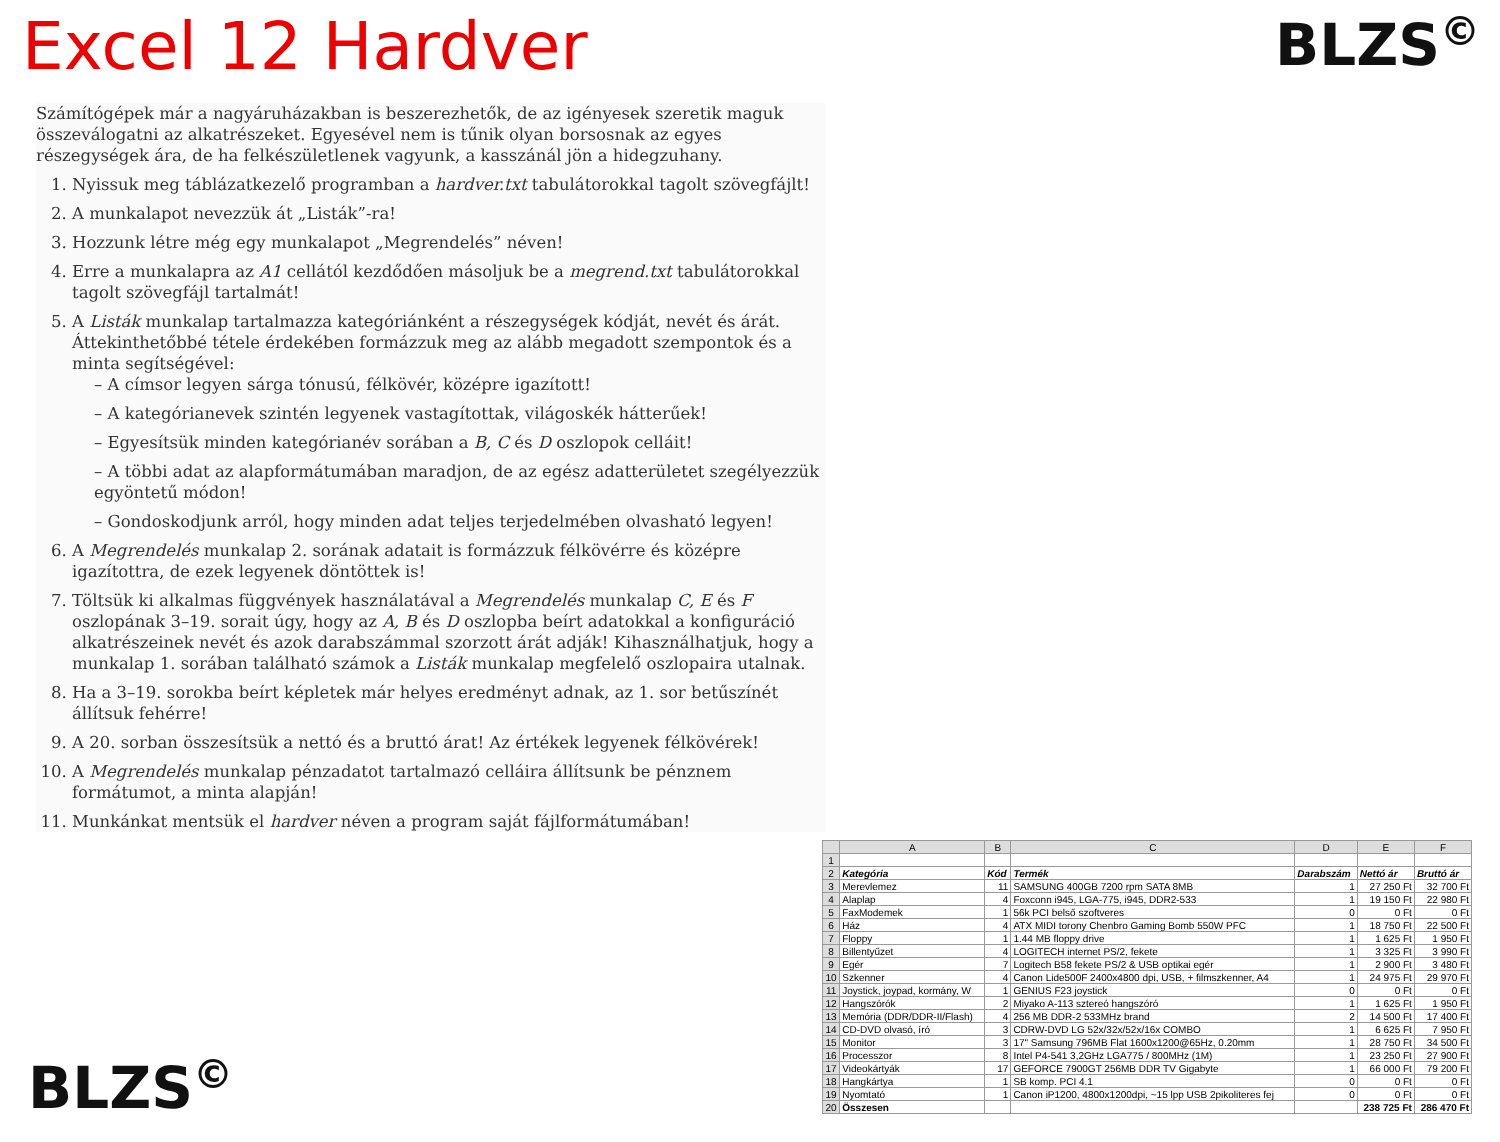Excel 12 Hardver BLZS<sup>©</sup>
Számítógépek már a nagyáruházakban is beszerezhetők, de az igényesek szeretik maguk összeválogatni az alkatrészeket. Egyesével nem is tűnik olyan borsosnak az egyes részegységek ára, de ha felkészületlenek vagyunk, a kasszánál jön a hidegzuhany.
1. Nyissuk meg táblázatkezelő programban a hardver.txt tabulátorokkal tagolt szövegfájlt!
2. A munkalapot nevezzük át „Listák”-ra!
3. Hozzunk létre még egy munkalapot „Megrendelés” néven!
4. Erre a munkalapra az A1 cellától kezdődően másoljuk be a megrend.txt tabulátorokkal tagolt szövegfájl tartalmát!
5. A Listák munkalap tartalmazza kategóriánként a részegységek kódját, nevét és árát. Áttekinthetőbbé tétele érdekében formázzuk meg az alább megadott szempontok és a minta segítségével:
– A címsor legyen sárga tónusú, félkövér, középre igazított!
– A kategórianevek szintén legyenek vastagítottak, világoskék hátterűek!
– Egyesítsük minden kategórianév sorában a B, C és D oszlopok celláit!
– A többi adat az alapformátumában maradjon, de az egész adatterületet szegélyezzük egyöntetű módon!
– Gondoskodjunk arról, hogy minden adat teljes terjedelmében olvasható legyen!
6. A Megrendelés munkalap 2. sorának adatait is formázzuk félkövérre és középre igazítottra, de ezek legyenek döntöttek is!
7. Töltsük ki alkalmas függvények használatával a Megrendelés munkalap C, E és F oszlopának 3–19. sorait úgy, hogy az A, B és D oszlopba beírt adatokkal a konfiguráció alkatrészeinek nevét és azok darabszámmal szorzott árát adják! Kihasználhatjuk, hogy a munkalap 1. sorában található számok a Listák munkalap megfelelő oszlopaira utalnak.
8. Ha a 3–19. sorokba beírt képletek már helyes eredményt adnak, az 1. sor betűszínét állítsuk fehérre!
9. A 20. sorban összesítsük a nettó és a bruttó árat! Az értékek legyenek félkövérek!
10. A Megrendelés munkalap pénzadatot tartalmazó celláira állítsunk be pénznem formátumot, a minta alapján!
11. Munkánkat mentsük el hardver néven a program saját fájlformátumában!
BLZS<sup>©</sup>
| | A | B | C | D | E | F |
| --- | --- | --- | --- | --- | --- | --- |
| 1 | | | | | | |
| 2 | Kategória | Kód | Termék | Darabszám | Nettó ár | Bruttó ár |
| 3 | Merevlemez | 11 | SAMSUNG 400GB 7200 rpm SATA 8MB | 1 | 27 250 Ft | 32 700 Ft |
| 4 | Alaplap | 4 | Foxconn i945, LGA-775, i945, DDR2-533 | 1 | 19 150 Ft | 22 980 Ft |
| 5 | FaxModemek | 1 | 56k PCI belső szoftveres | 0 | 0 Ft | 0 Ft |
| 6 | Ház | 4 | ATX MIDI torony Chenbro Gaming Bomb 550W PFC | 1 | 18 750 Ft | 22 500 Ft |
| 7 | Floppy | 1 | 1.44 MB floppy drive | 1 | 1 625 Ft | 1 950 Ft |
| 8 | Billentyűzet | 4 | LOGITECH internet PS/2, fekete | 1 | 3 325 Ft | 3 990 Ft |
| 9 | Egér | 7 | Logitech B58 fekete PS/2 & USB optikai egér | 1 | 2 900 Ft | 3 480 Ft |
| 10 | Szkenner | 4 | Canon Lide500F 2400x4800 dpi, USB, + filmszkenner, A4 | 1 | 24 975 Ft | 29 970 Ft |
| 11 | Joystick, joypad, kormány, W | 1 | GENIUS F23 joystick | 0 | 0 Ft | 0 Ft |
| 12 | Hangszórók | 2 | Miyako A-113 sztereó hangszóró | 1 | 1 625 Ft | 1 950 Ft |
| 13 | Memória (DDR/DDR-II/Flash) | 4 | 256 MB DDR-2 533MHz brand | 2 | 14 500 Ft | 17 400 Ft |
| 14 | CD-DVD olvasó, író | 3 | CDRW-DVD LG 52x/32x/52x/16x COMBO | 1 | 6 625 Ft | 7 950 Ft |
| 15 | Monitor | 3 | 17" Samsung 796MB Flat 1600x1200@65Hz, 0.20mm | 1 | 28 750 Ft | 34 500 Ft |
| 16 | Processzor | 8 | Intel P4-541 3,2GHz LGA775 / 800MHz (1M) | 1 | 23 250 Ft | 27 900 Ft |
| 17 | Videokártyák | 17 | GEFORCE 7900GT 256MB DDR TV Gigabyte | 1 | 66 000 Ft | 79 200 Ft |
| 18 | Hangkártya | 1 | SB komp. PCI 4.1 | 0 | 0 Ft | 0 Ft |
| 19 | Nyomtató | 1 | Canon iP1200, 4800x1200dpi, ~15 lpp USB 2pikoliteres fej | 0 | 0 Ft | 0 Ft |
| 20 | Összesen | | | | 238 725 Ft | 286 470 Ft |